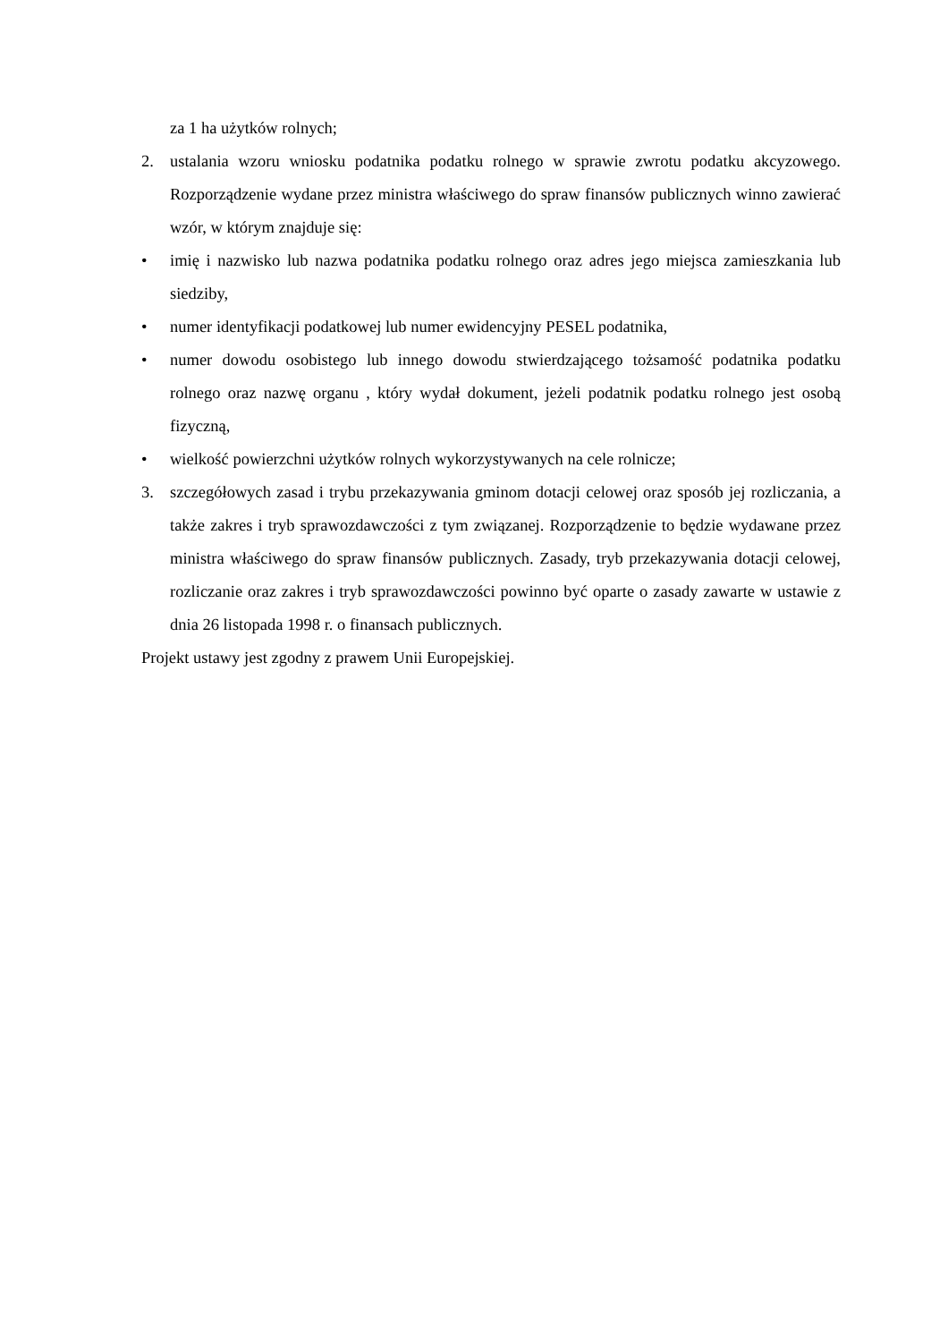za 1 ha użytków rolnych;
2. ustalania wzoru wniosku podatnika podatku rolnego w sprawie zwrotu podatku akcyzowego. Rozporządzenie wydane przez ministra właściwego do spraw finansów publicznych winno zawierać wzór, w którym znajduje się:
• imię i nazwisko lub nazwa podatnika podatku rolnego oraz adres jego miejsca zamieszkania lub siedziby,
• numer identyfikacji podatkowej lub numer ewidencyjny PESEL podatnika,
• numer dowodu osobistego lub innego dowodu stwierdzającego tożsamość podatnika podatku rolnego oraz nazwę organu , który wydał dokument, jeżeli podatnik podatku rolnego jest osobą fizyczną,
• wielkość powierzchni użytków rolnych wykorzystywanych na cele rolnicze;
3. szczegółowych zasad i trybu przekazywania gminom dotacji celowej oraz sposób jej rozliczania, a także zakres i tryb sprawozdawczości z tym związanej. Rozporządzenie to będzie wydawane przez ministra właściwego do spraw finansów publicznych. Zasady, tryb przekazywania dotacji celowej, rozliczanie oraz zakres i tryb sprawozdawczości powinno być oparte o zasady zawarte w ustawie z dnia 26 listopada 1998 r. o finansach publicznych.
Projekt ustawy jest zgodny z prawem Unii Europejskiej.